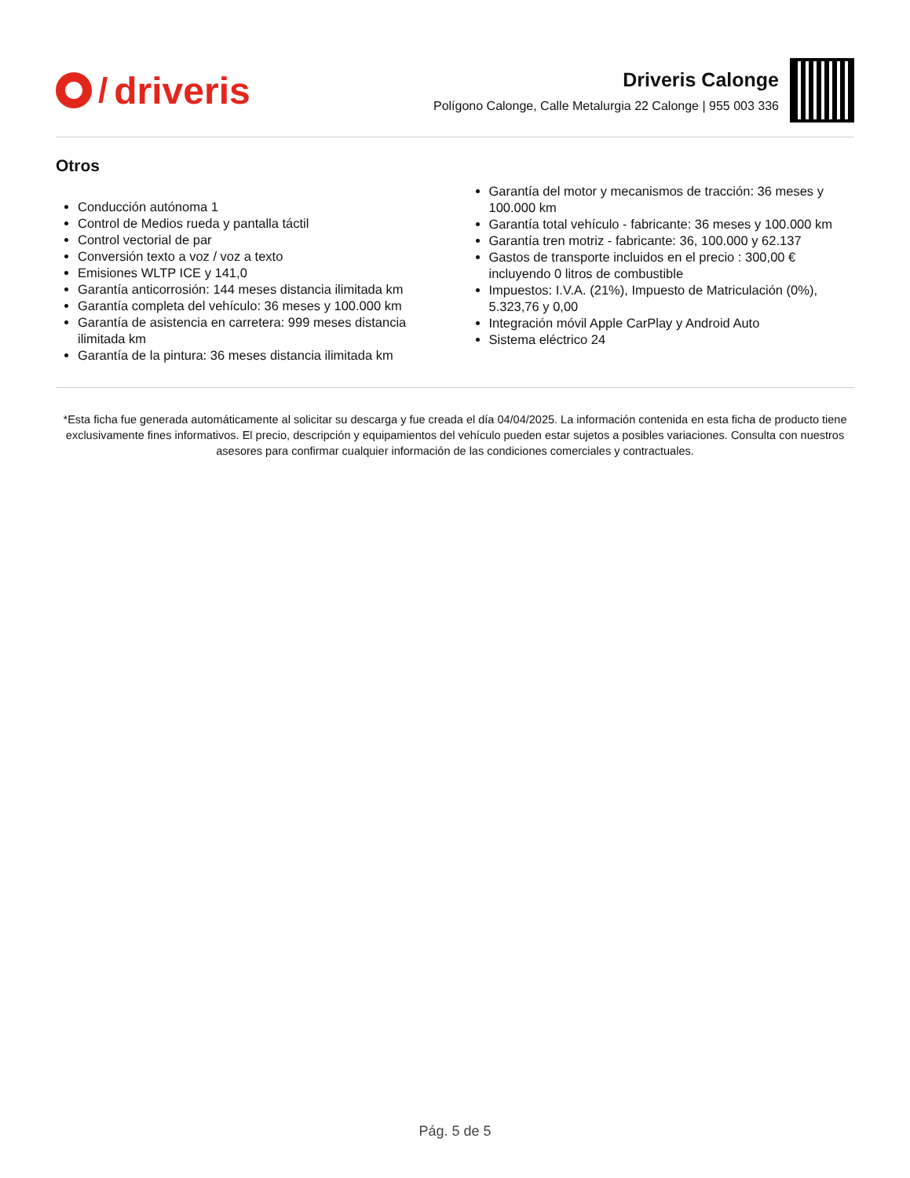/ driveris
Driveris Calonge
Polígono Calonge, Calle Metalurgia 22 Calonge | 955 003 336
Otros
Conducción autónoma 1
Control de Medios rueda y pantalla táctil
Control vectorial de par
Conversión texto a voz / voz a texto
Emisiones WLTP ICE y 141,0
Garantía anticorrosión: 144 meses distancia ilimitada km
Garantía completa del vehículo: 36 meses y 100.000 km
Garantía de asistencia en carretera: 999 meses distancia ilimitada km
Garantía de la pintura: 36 meses distancia ilimitada km
Garantía del motor y mecanismos de tracción: 36 meses y 100.000 km
Garantía total vehículo - fabricante: 36 meses y 100.000 km
Garantía tren motriz - fabricante: 36, 100.000 y 62.137
Gastos de transporte incluidos en el precio : 300,00 € incluyendo 0 litros de combustible
Impuestos: I.V.A. (21%), Impuesto de Matriculación (0%), 5.323,76 y 0,00
Integración móvil Apple CarPlay y Android Auto
Sistema eléctrico 24
*Esta ficha fue generada automáticamente al solicitar su descarga y fue creada el día 04/04/2025. La información contenida en esta ficha de producto tiene exclusivamente fines informativos. El precio, descripción y equipamientos del vehículo pueden estar sujetos a posibles variaciones. Consulta con nuestros asesores para confirmar cualquier información de las condiciones comerciales y contractuales.
Pág. 5 de 5